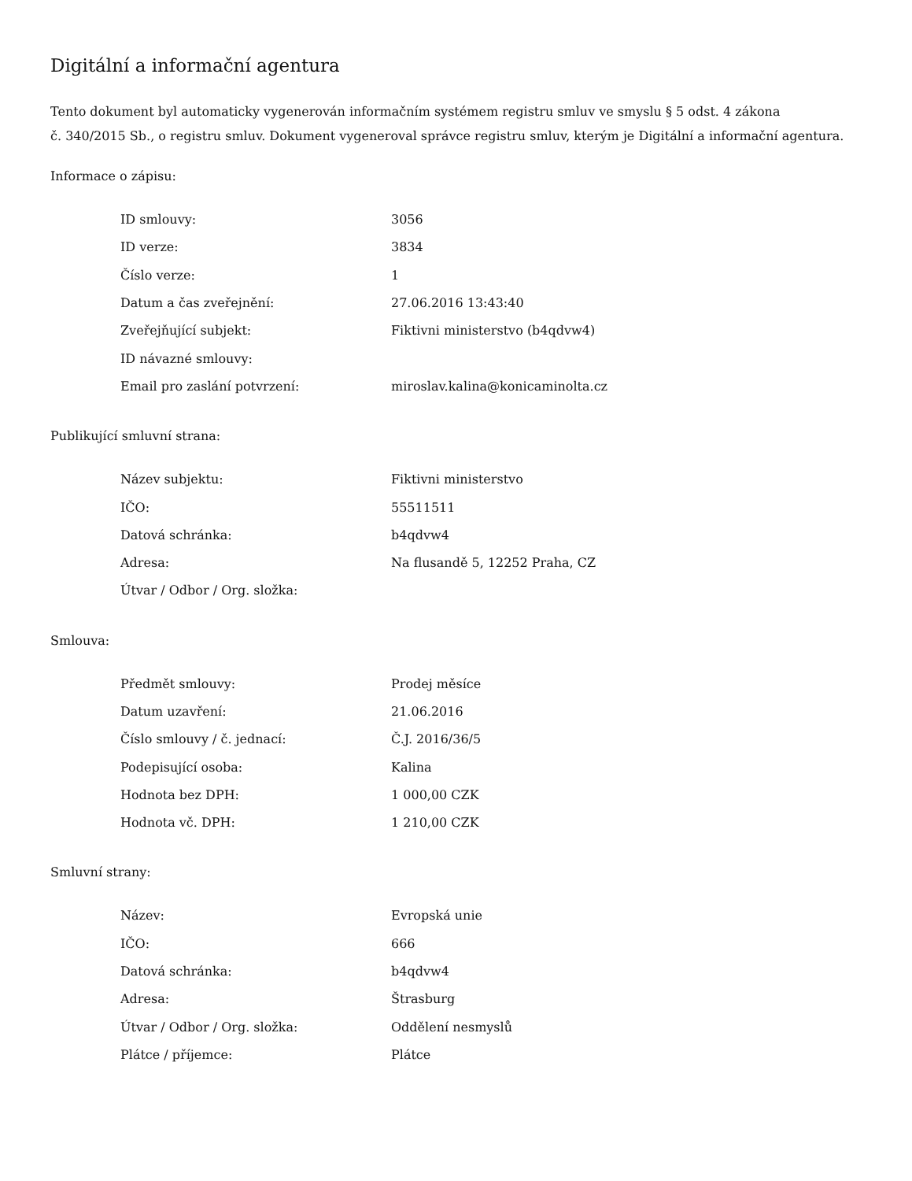Digitální a informační agentura
Tento dokument byl automaticky vygenerován informačním systémem registru smluv ve smyslu § 5 odst. 4 zákona
č. 340/2015 Sb., o registru smluv. Dokument vygeneroval správce registru smluv, kterým je Digitální a informační agentura.
Informace o zápisu:
| ID smlouvy: | 3056 |
| ID verze: | 3834 |
| Číslo verze: | 1 |
| Datum a čas zveřejnění: | 27.06.2016 13:43:40 |
| Zveřejňující subjekt: | Fiktivni ministerstvo (b4qdvw4) |
| ID návazné smlouvy: | |
| Email pro zaslání potvrzení: | miroslav.kalina@konicaminolta.cz |
Publikující smluvní strana:
| Název subjektu: | Fiktivni ministerstvo |
| IČO: | 55511511 |
| Datová schránka: | b4qdvw4 |
| Adresa: | Na flusandě 5, 12252 Praha, CZ |
| Útvar / Odbor / Org. složka: | |
Smlouva:
| Předmět smlouvy: | Prodej měsíce |
| Datum uzavření: | 21.06.2016 |
| Číslo smlouvy / č. jednací: | Č.J. 2016/36/5 |
| Podepisující osoba: | Kalina |
| Hodnota bez DPH: | 1 000,00 CZK |
| Hodnota vč. DPH: | 1 210,00 CZK |
Smluvní strany:
| Název: | Evropská unie |
| IČO: | 666 |
| Datová schránka: | b4qdvw4 |
| Adresa: | Štrasburg |
| Útvar / Odbor / Org. složka: | Oddělení nesmyslů |
| Plátce / příjemce: | Plátce |